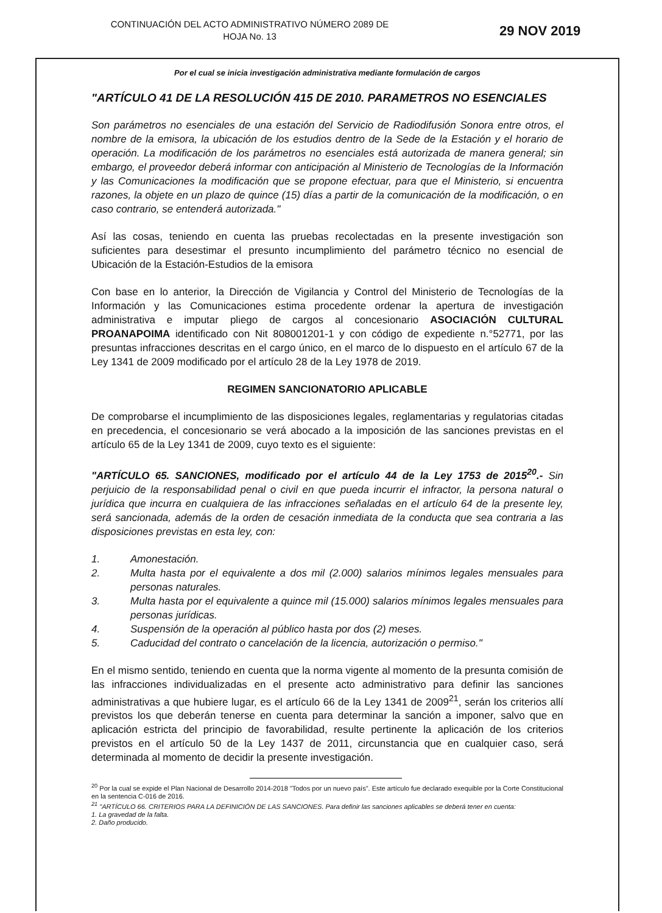CONTINUACIÓN DEL ACTO ADMINISTRATIVO NÚMERO 2089 DE
HOJA No. 13
29 NOV 2019
Por el cual se inicia investigación administrativa mediante formulación de cargos
"ARTÍCULO 41 DE LA RESOLUCIÓN 415 DE 2010. PARAMETROS NO ESENCIALES
Son parámetros no esenciales de una estación del Servicio de Radiodifusión Sonora entre otros, el nombre de la emisora, la ubicación de los estudios dentro de la Sede de la Estación y el horario de operación. La modificación de los parámetros no esenciales está autorizada de manera general; sin embargo, el proveedor deberá informar con anticipación al Ministerio de Tecnologías de la Información y las Comunicaciones la modificación que se propone efectuar, para que el Ministerio, si encuentra razones, la objete en un plazo de quince (15) días a partir de la comunicación de la modificación, o en caso contrario, se entenderá autorizada."
Así las cosas, teniendo en cuenta las pruebas recolectadas en la presente investigación son suficientes para desestimar el presunto incumplimiento del parámetro técnico no esencial de Ubicación de la Estación-Estudios de la emisora
Con base en lo anterior, la Dirección de Vigilancia y Control del Ministerio de Tecnologías de la Información y las Comunicaciones estima procedente ordenar la apertura de investigación administrativa e imputar pliego de cargos al concesionario ASOCIACIÓN CULTURAL PROANAPOIMA identificado con Nit 808001201-1 y con código de expediente n.°52771, por las presuntas infracciones descritas en el cargo único, en el marco de lo dispuesto en el artículo 67 de la Ley 1341 de 2009 modificado por el artículo 28 de la Ley 1978 de 2019.
REGIMEN SANCIONATORIO APLICABLE
De comprobarse el incumplimiento de las disposiciones legales, reglamentarias y regulatorias citadas en precedencia, el concesionario se verá abocado a la imposición de las sanciones previstas en el artículo 65 de la Ley 1341 de 2009, cuyo texto es el siguiente:
"ARTÍCULO 65. SANCIONES, modificado por el artículo 44 de la Ley 1753 de 2015<sup>20</sup>.- Sin perjuicio de la responsabilidad penal o civil en que pueda incurrir el infractor, la persona natural o jurídica que incurra en cualquiera de las infracciones señaladas en el artículo 64 de la presente ley, será sancionada, además de la orden de cesación inmediata de la conducta que sea contraria a las disposiciones previstas en esta ley, con:
1. Amonestación.
2. Multa hasta por el equivalente a dos mil (2.000) salarios mínimos legales mensuales para personas naturales.
3. Multa hasta por el equivalente a quince mil (15.000) salarios mínimos legales mensuales para personas jurídicas.
4. Suspensión de la operación al público hasta por dos (2) meses.
5. Caducidad del contrato o cancelación de la licencia, autorización o permiso."
En el mismo sentido, teniendo en cuenta que la norma vigente al momento de la presunta comisión de las infracciones individualizadas en el presente acto administrativo para definir las sanciones administrativas a que hubiere lugar, es el artículo 66 de la Ley 1341 de 2009<sup>21</sup>, serán los criterios allí previstos los que deberán tenerse en cuenta para determinar la sanción a imponer, salvo que en aplicación estricta del principio de favorabilidad, resulte pertinente la aplicación de los criterios previstos en el artículo 50 de la Ley 1437 de 2011, circunstancia que en cualquier caso, será determinada al momento de decidir la presente investigación.
<sup>20</sup> Por la cual se expide el Plan Nacional de Desarrollo 2014-2018 "Todos por un nuevo país". Este artículo fue declarado exequible por la Corte Constitucional en la sentencia C-016 de 2016.
<sup>21</sup> "ARTÍCULO 66. CRITERIOS PARA LA DEFINICIÓN DE LAS SANCIONES. Para definir las sanciones aplicables se deberá tener en cuenta:
1. La gravedad de la falta.
2. Daño producido.